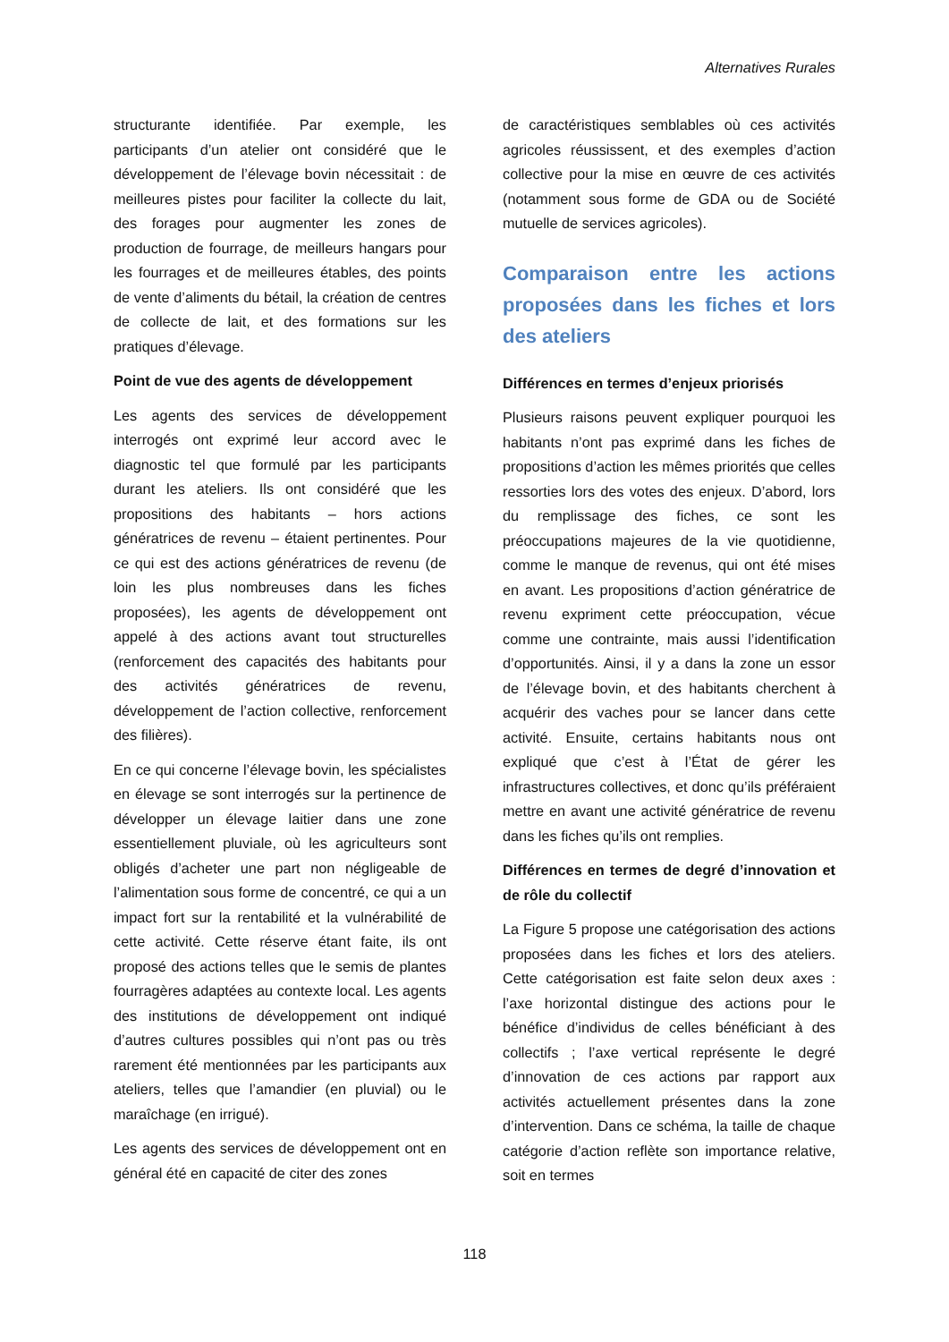Alternatives Rurales
structurante identifiée. Par exemple, les participants d’un atelier ont considéré que le développement de l’élevage bovin nécessitait : de meilleures pistes pour faciliter la collecte du lait, des forages pour augmenter les zones de production de fourrage, de meilleurs hangars pour les fourrages et de meilleures étables, des points de vente d’aliments du bétail, la création de centres de collecte de lait, et des formations sur les pratiques d’élevage.
Point de vue des agents de développement
Les agents des services de développement interrogés ont exprimé leur accord avec le diagnostic tel que formulé par les participants durant les ateliers. Ils ont considéré que les propositions des habitants – hors actions génératrices de revenu – étaient pertinentes. Pour ce qui est des actions génératrices de revenu (de loin les plus nombreuses dans les fiches proposées), les agents de développement ont appelé à des actions avant tout structurelles (renforcement des capacités des habitants pour des activités génératrices de revenu, développement de l’action collective, renforcement des filières).
En ce qui concerne l’élevage bovin, les spécialistes en élevage se sont interrogés sur la pertinence de développer un élevage laitier dans une zone essentiellement pluviale, où les agriculteurs sont obligés d’acheter une part non négligeable de l’alimentation sous forme de concentré, ce qui a un impact fort sur la rentabilité et la vulnérabilité de cette activité. Cette réserve étant faite, ils ont proposé des actions telles que le semis de plantes fourragères adaptées au contexte local. Les agents des institutions de développement ont indiqué d’autres cultures possibles qui n’ont pas ou très rarement été mentionnées par les participants aux ateliers, telles que l’amandier (en pluvial) ou le maraîchage (en irrigué).
Les agents des services de développement ont en général été en capacité de citer des zones
de caractéristiques semblables où ces activités agricoles réussissent, et des exemples d’action collective pour la mise en œuvre de ces activités (notamment sous forme de GDA ou de Société mutuelle de services agricoles).
Comparaison entre les actions proposées dans les fiches et lors des ateliers
Différences en termes d’enjeux priorisés
Plusieurs raisons peuvent expliquer pourquoi les habitants n’ont pas exprimé dans les fiches de propositions d’action les mêmes priorités que celles ressorties lors des votes des enjeux. D’abord, lors du remplissage des fiches, ce sont les préoccupations majeures de la vie quotidienne, comme le manque de revenus, qui ont été mises en avant. Les propositions d’action génératrice de revenu expriment cette préoccupation, vécue comme une contrainte, mais aussi l’identification d’opportunités. Ainsi, il y a dans la zone un essor de l’élevage bovin, et des habitants cherchent à acquérir des vaches pour se lancer dans cette activité. Ensuite, certains habitants nous ont expliqué que c’est à l’État de gérer les infrastructures collectives, et donc qu’ils préféraient mettre en avant une activité génératrice de revenu dans les fiches qu’ils ont remplies.
Différences en termes de degré d’innovation et de rôle du collectif
La Figure 5 propose une catégorisation des actions proposées dans les fiches et lors des ateliers. Cette catégorisation est faite selon deux axes : l’axe horizontal distingue des actions pour le bénéfice d’individus de celles bénéficiant à des collectifs ; l’axe vertical représente le degré d’innovation de ces actions par rapport aux activités actuellement présentes dans la zone d’intervention. Dans ce schéma, la taille de chaque catégorie d’action reflète son importance relative, soit en termes
118